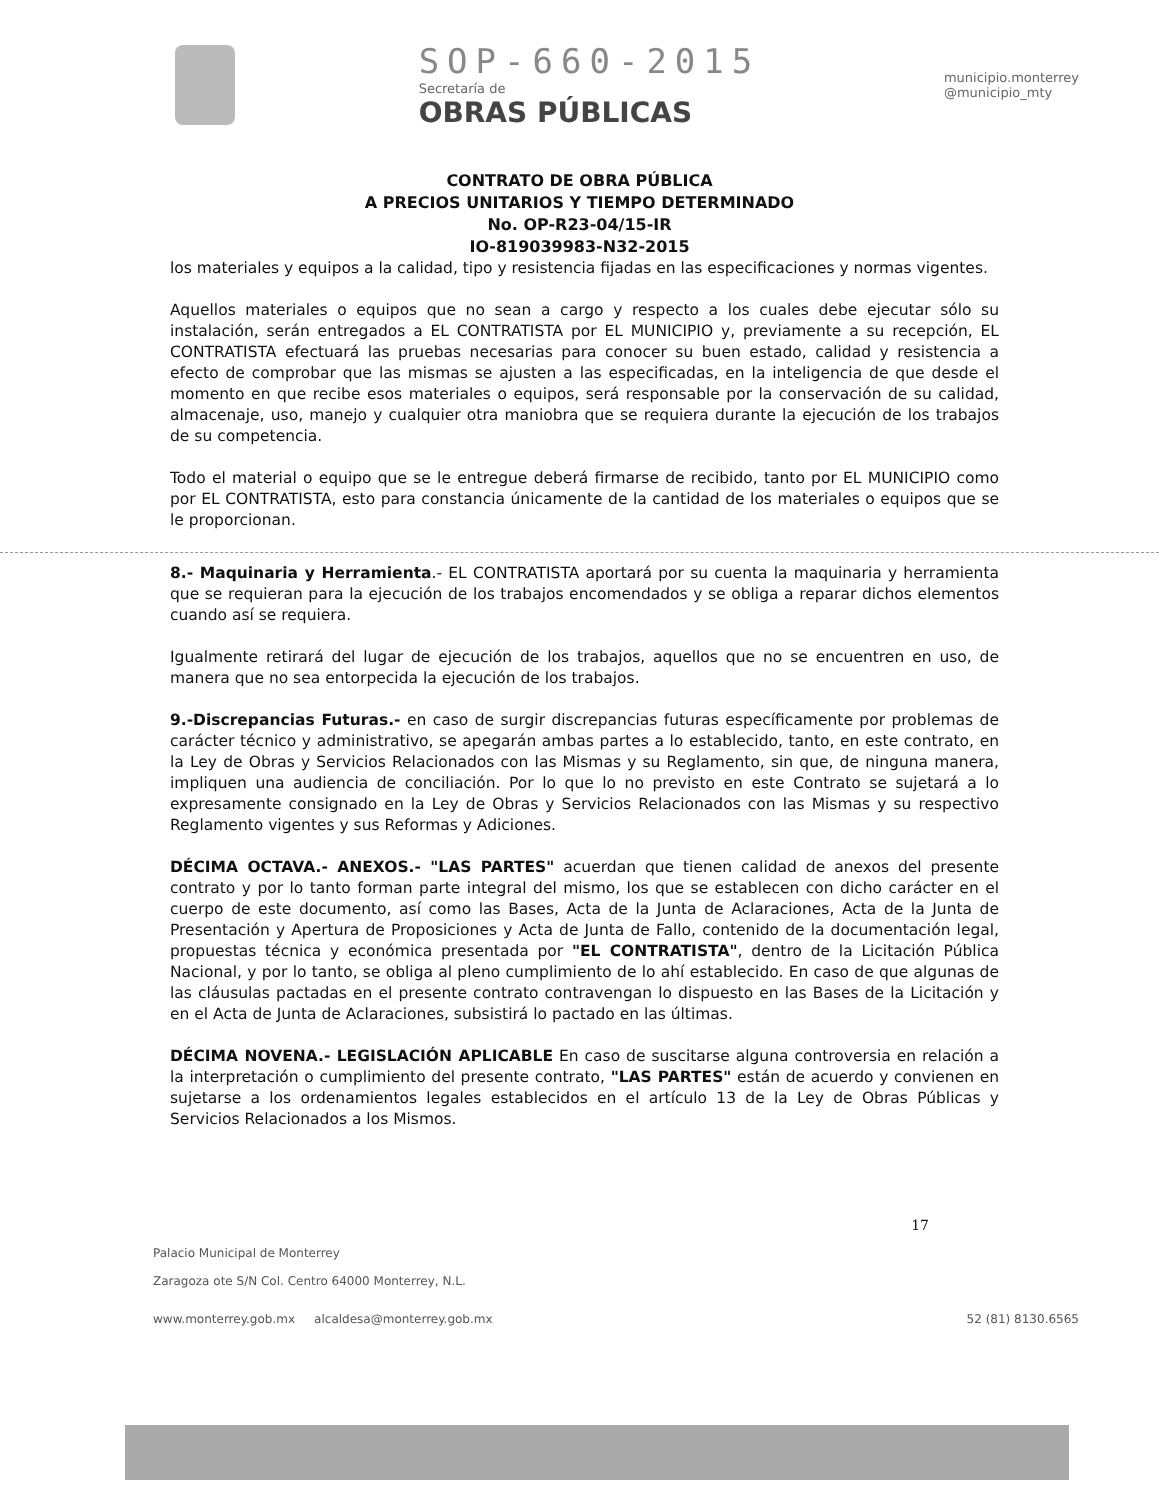SOP-660-2015
Secretaría de
OBRAS PÚBLICAS
municipio.monterrey
@municipio_mty
CONTRATO DE OBRA PÚBLICA
A PRECIOS UNITARIOS Y TIEMPO DETERMINADO
No. OP-R23-04/15-IR
IO-819039983-N32-2015
los materiales y equipos a la calidad, tipo y resistencia fijadas en las especificaciones y normas vigentes.
Aquellos materiales o equipos que no sean a cargo y respecto a los cuales debe ejecutar sólo su instalación, serán entregados a EL CONTRATISTA por EL MUNICIPIO y, previamente a su recepción, EL CONTRATISTA efectuará las pruebas necesarias para conocer su buen estado, calidad y resistencia a efecto de comprobar que las mismas se ajusten a las especificadas, en la inteligencia de que desde el momento en que recibe esos materiales o equipos, será responsable por la conservación de su calidad, almacenaje, uso, manejo y cualquier otra maniobra que se requiera durante la ejecución de los trabajos de su competencia.
Todo el material o equipo que se le entregue deberá firmarse de recibido, tanto por EL MUNICIPIO como por EL CONTRATISTA, esto para constancia únicamente de la cantidad de los materiales o equipos que se le proporcionan.
8.- Maquinaria y Herramienta.- EL CONTRATISTA aportará por su cuenta la maquinaria y herramienta que se requieran para la ejecución de los trabajos encomendados y se obliga a reparar dichos elementos cuando así se requiera.
Igualmente retirará del lugar de ejecución de los trabajos, aquellos que no se encuentren en uso, de manera que no sea entorpecida la ejecución de los trabajos.
9.-Discrepancias Futuras.- en caso de surgir discrepancias futuras específicamente por problemas de carácter técnico y administrativo, se apegarán ambas partes a lo establecido, tanto, en este contrato, en la Ley de Obras y Servicios Relacionados con las Mismas y su Reglamento, sin que, de ninguna manera, impliquen una audiencia de conciliación. Por lo que lo no previsto en este Contrato se sujetará a lo expresamente consignado en la Ley de Obras y Servicios Relacionados con las Mismas y su respectivo Reglamento vigentes y sus Reformas y Adiciones.
DÉCIMA OCTAVA.- ANEXOS.- "LAS PARTES" acuerdan que tienen calidad de anexos del presente contrato y por lo tanto forman parte integral del mismo, los que se establecen con dicho carácter en el cuerpo de este documento, así como las Bases, Acta de la Junta de Aclaraciones, Acta de la Junta de Presentación y Apertura de Proposiciones y Acta de Junta de Fallo, contenido de la documentación legal, propuestas técnica y económica presentada por "EL CONTRATISTA", dentro de la Licitación Pública Nacional, y por lo tanto, se obliga al pleno cumplimiento de lo ahí establecido. En caso de que algunas de las cláusulas pactadas en el presente contrato contravengan lo dispuesto en las Bases de la Licitación y en el Acta de Junta de Aclaraciones, subsistirá lo pactado en las últimas.
DÉCIMA NOVENA.- LEGISLACIÓN APLICABLE En caso de suscitarse alguna controversia en relación a la interpretación o cumplimiento del presente contrato, "LAS PARTES" están de acuerdo y convienen en sujetarse a los ordenamientos legales establecidos en el artículo 13 de la Ley de Obras Públicas y Servicios Relacionados a los Mismos.
17
Palacio Municipal de Monterrey
Zaragoza ote S/N Col. Centro 64000 Monterrey, N.L.
www.monterrey.gob.mx alcaldesa@monterrey.gob.mx 52 (81) 8130.6565